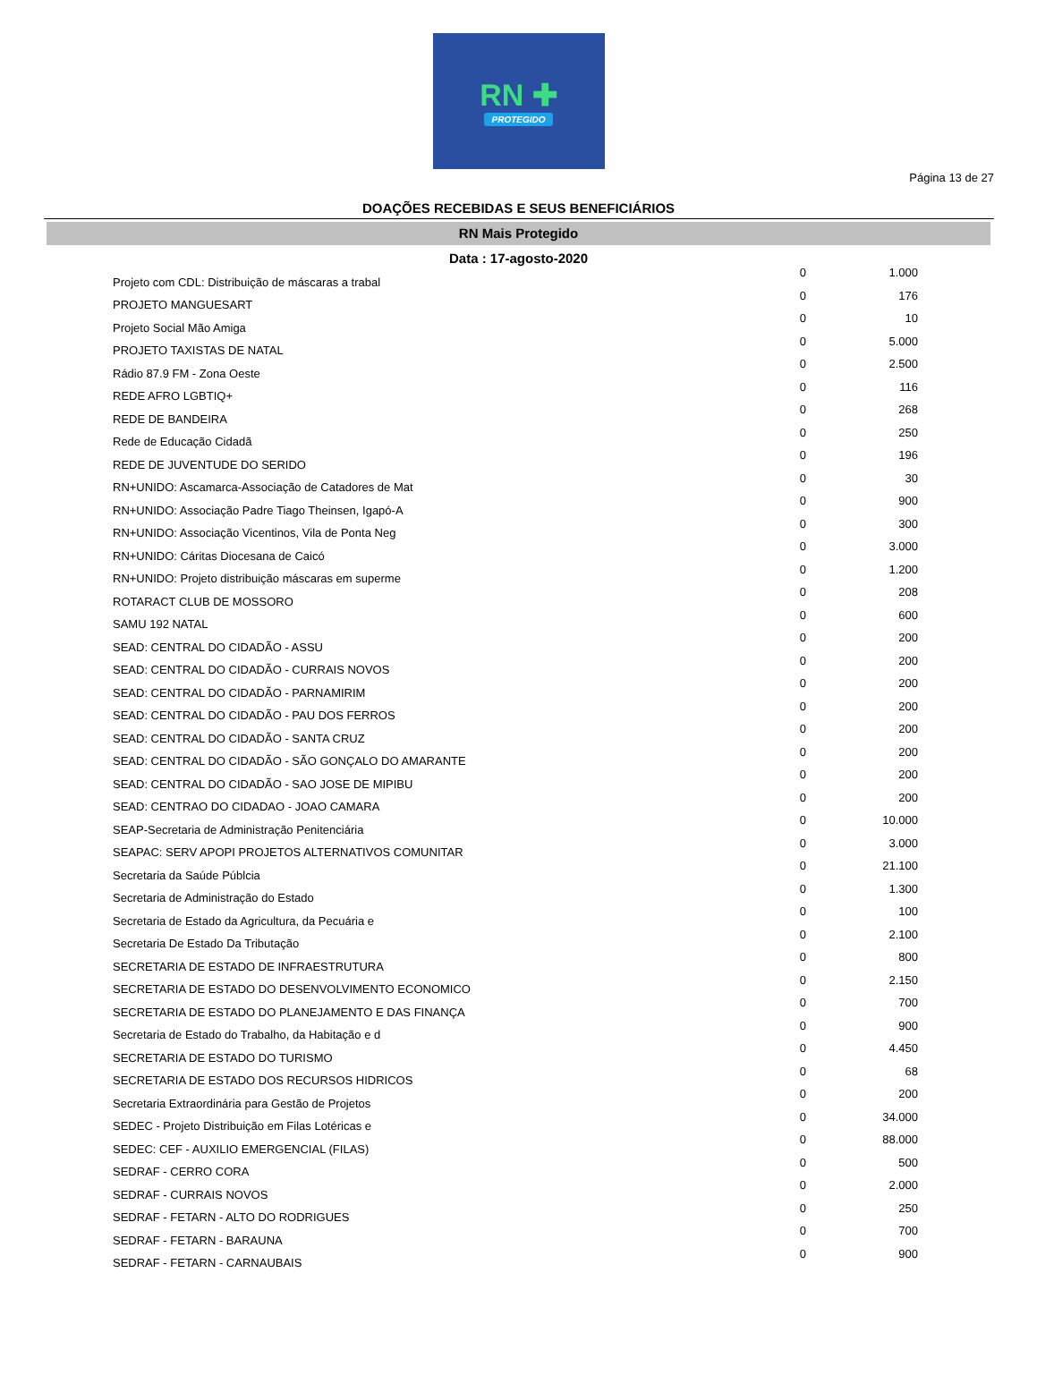RN ✚
PROTEGIDO
Página 13 de 27
DOAÇÕES RECEBIDAS E SEUS BENEFICIÁRIOS
RN Mais Protegido
Data : 17-agosto-2020
| Projeto com CDL: Distribuição de máscaras a trabal | 0 | 1.000 |
| PROJETO MANGUESART | 0 | 176 |
| Projeto Social Mão Amiga | 0 | 10 |
| PROJETO TAXISTAS DE NATAL | 0 | 5.000 |
| Rádio 87.9 FM - Zona Oeste | 0 | 2.500 |
| REDE AFRO LGBTIQ+ | 0 | 116 |
| REDE DE BANDEIRA | 0 | 268 |
| Rede de Educação Cidadã | 0 | 250 |
| REDE DE JUVENTUDE DO SERIDO | 0 | 196 |
| RN+UNIDO: Ascamarca-Associação de Catadores de Mat | 0 | 30 |
| RN+UNIDO: Associação Padre Tiago Theinsen, Igapó-A | 0 | 900 |
| RN+UNIDO: Associação Vicentinos, Vila de Ponta Neg | 0 | 300 |
| RN+UNIDO: Cáritas Diocesana de Caicó | 0 | 3.000 |
| RN+UNIDO: Projeto distribuição máscaras em superme | 0 | 1.200 |
| ROTARACT CLUB DE MOSSORO | 0 | 208 |
| SAMU 192 NATAL | 0 | 600 |
| SEAD: CENTRAL DO CIDADÃO - ASSU | 0 | 200 |
| SEAD: CENTRAL DO CIDADÃO - CURRAIS NOVOS | 0 | 200 |
| SEAD: CENTRAL DO CIDADÃO - PARNAMIRIM | 0 | 200 |
| SEAD: CENTRAL DO CIDADÃO - PAU DOS FERROS | 0 | 200 |
| SEAD: CENTRAL DO CIDADÃO - SANTA CRUZ | 0 | 200 |
| SEAD: CENTRAL DO CIDADÃO - SÃO GONÇALO DO AMARANTE | 0 | 200 |
| SEAD: CENTRAL DO CIDADÃO - SAO JOSE DE MIPIBU | 0 | 200 |
| SEAD: CENTRAO DO CIDADAO - JOAO CAMARA | 0 | 200 |
| SEAP-Secretaria de Administração Penitenciária | 0 | 10.000 |
| SEAPAC: SERV APOPI PROJETOS ALTERNATIVOS COMUNITAR | 0 | 3.000 |
| Secretaria da Saúde Públcia | 0 | 21.100 |
| Secretaria de Administração do Estado | 0 | 1.300 |
| Secretaria de Estado da Agricultura, da Pecuária e | 0 | 100 |
| Secretaria De Estado Da Tributação | 0 | 2.100 |
| SECRETARIA DE ESTADO DE INFRAESTRUTURA | 0 | 800 |
| SECRETARIA DE ESTADO DO DESENVOLVIMENTO ECONOMICO | 0 | 2.150 |
| SECRETARIA DE ESTADO DO PLANEJAMENTO E DAS FINANÇA | 0 | 700 |
| Secretaria de Estado do Trabalho, da Habitação e d | 0 | 900 |
| SECRETARIA DE ESTADO DO TURISMO | 0 | 4.450 |
| SECRETARIA DE ESTADO DOS RECURSOS HIDRICOS | 0 | 68 |
| Secretaria Extraordinária para Gestão de Projetos | 0 | 200 |
| SEDEC - Projeto Distribuição em Filas Lotéricas e | 0 | 34.000 |
| SEDEC: CEF - AUXILIO EMERGENCIAL (FILAS) | 0 | 88.000 |
| SEDRAF - CERRO CORA | 0 | 500 |
| SEDRAF - CURRAIS NOVOS | 0 | 2.000 |
| SEDRAF - FETARN - ALTO DO RODRIGUES | 0 | 250 |
| SEDRAF - FETARN - BARAUNA | 0 | 700 |
| SEDRAF - FETARN - CARNAUBAIS | 0 | 900 |